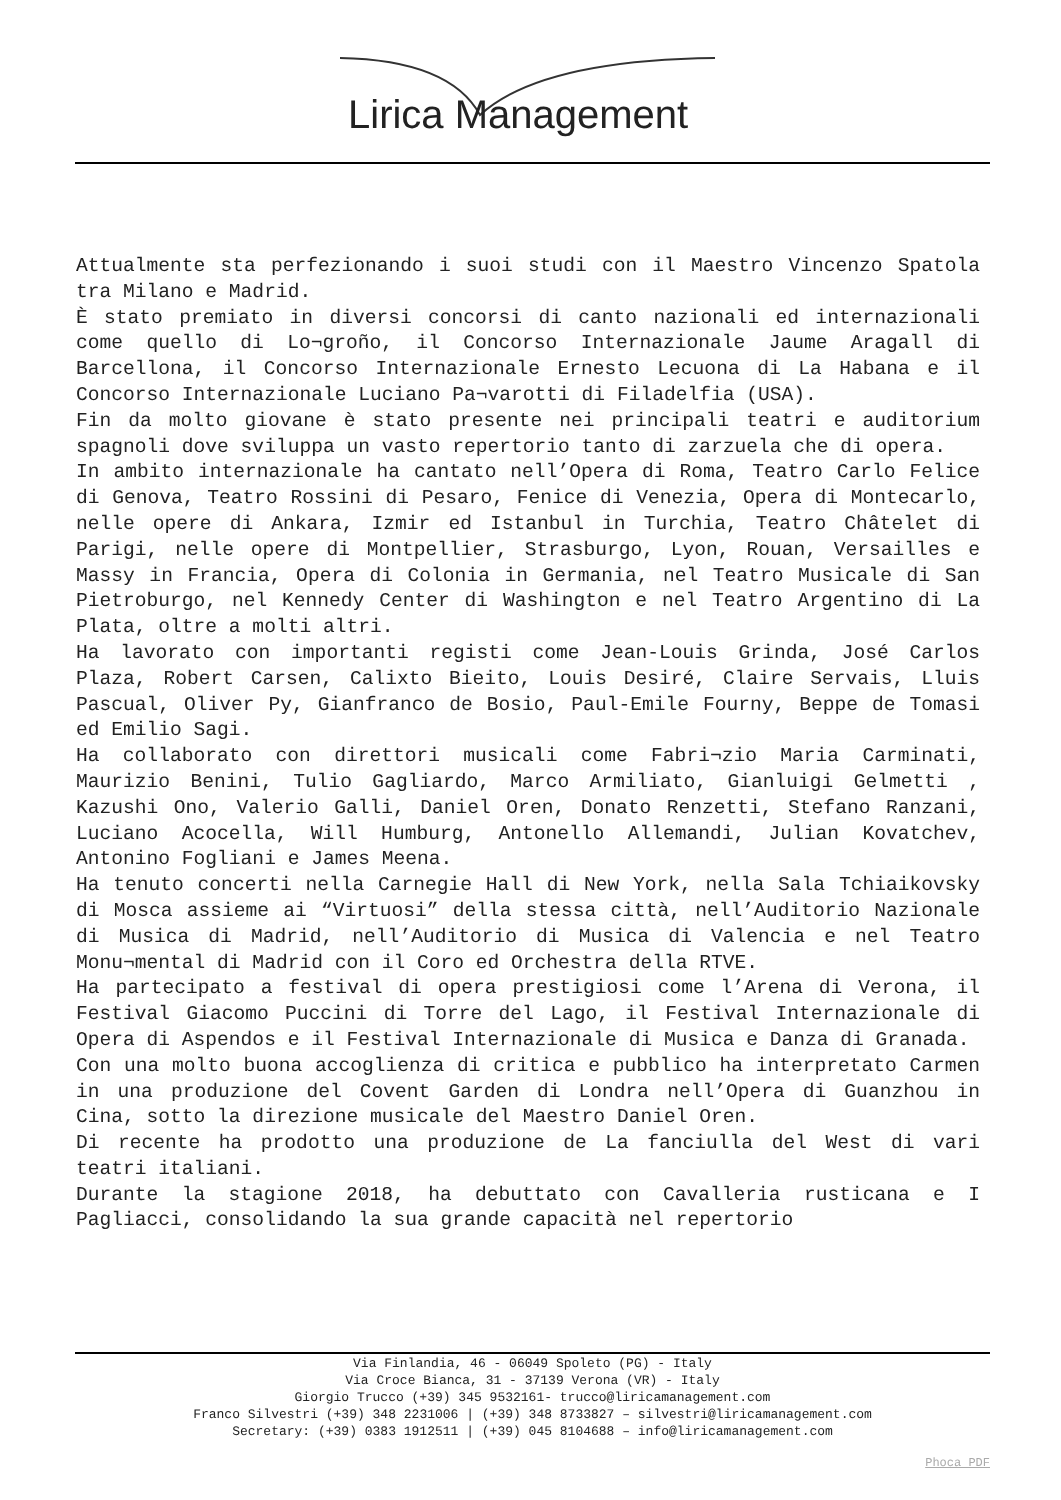Lirica Management
Attualmente sta perfezionando i suoi studi con il Maestro Vincenzo Spatola tra Milano e Madrid.
È stato premiato in diversi concorsi di canto nazionali ed internazionali come quello di Lo¬groño, il Concorso Internazionale Jaume Aragall di Barcellona, il Concorso Internazionale Ernesto Lecuona di La Habana e il Concorso Internazionale Luciano Pa¬varotti di Filadelfia (USA).
Fin da molto giovane è stato presente nei principali teatri e auditorium spagnoli dove sviluppa un vasto repertorio tanto di zarzuela che di opera.
In ambito internazionale ha cantato nell’Opera di Roma, Teatro Carlo Felice di Genova, Teatro Rossini di Pesaro, Fenice di Venezia, Opera di Montecarlo, nelle opere di Ankara, Izmir ed Istanbul in Turchia, Teatro Châtelet di Parigi, nelle opere di Montpellier, Strasburgo, Lyon, Rouan, Versailles e Massy in Francia, Opera di Colonia in Germania, nel Teatro Musicale di San Pietroburgo, nel Kennedy Center di Washington e nel Teatro Argentino di La Plata, oltre a molti altri.
Ha lavorato con importanti registi come Jean-Louis Grinda, José Carlos Plaza, Robert Carsen, Calixto Bieito, Louis Desiré, Claire Servais, Lluis Pascual, Oliver Py, Gianfranco de Bosio, Paul-Emile Fourny, Beppe de Tomasi ed Emilio Sagi.
Ha collaborato con direttori musicali come Fabri¬zio Maria Carminati, Maurizio Benini, Tulio Gagliardo, Marco Armiliato, Gianluigi Gelmetti , Kazushi Ono, Valerio Galli, Daniel Oren, Donato Renzetti, Stefano Ranzani, Luciano Acocella, Will Humburg, Antonello Allemandi, Julian Kovatchev, Antonino Fogliani e James Meena.
Ha tenuto concerti nella Carnegie Hall di New York, nella Sala Tchiaikovsky di Mosca assieme ai “Virtuosi” della stessa città, nell’Auditorio Nazionale di Musica di Madrid, nell’Auditorio di Musica di Valencia e nel Teatro Monu¬mental di Madrid con il Coro ed Orchestra della RTVE.
Ha partecipato a festival di opera prestigiosi come l’Arena di Verona, il Festival Giacomo Puccini di Torre del Lago, il Festival Internazionale di Opera di Aspendos e il Festival Internazionale di Musica e Danza di Granada.
Con una molto buona accoglienza di critica e pubblico ha interpretato Carmen in una produzione del Covent Garden di Londra nell’Opera di Guanzhou in Cina, sotto la direzione musicale del Maestro Daniel Oren.
Di recente ha prodotto una produzione de La fanciulla del West di vari teatri italiani.
Durante la stagione 2018, ha debuttato con Cavalleria rusticana e I Pagliacci, consolidando la sua grande capacità nel repertorio
Via Finlandia, 46 - 06049 Spoleto (PG) - Italy
Via Croce Bianca, 31 - 37139 Verona (VR) - Italy
Giorgio Trucco (+39) 345 9532161- trucco@liricamanagement.com
Franco Silvestri (+39) 348 2231006 | (+39) 348 8733827 – silvestri@liricamanagement.com
Secretary: (+39) 0383 1912511 | (+39) 045 8104688 – info@liricamanagement.com
Phoca PDF